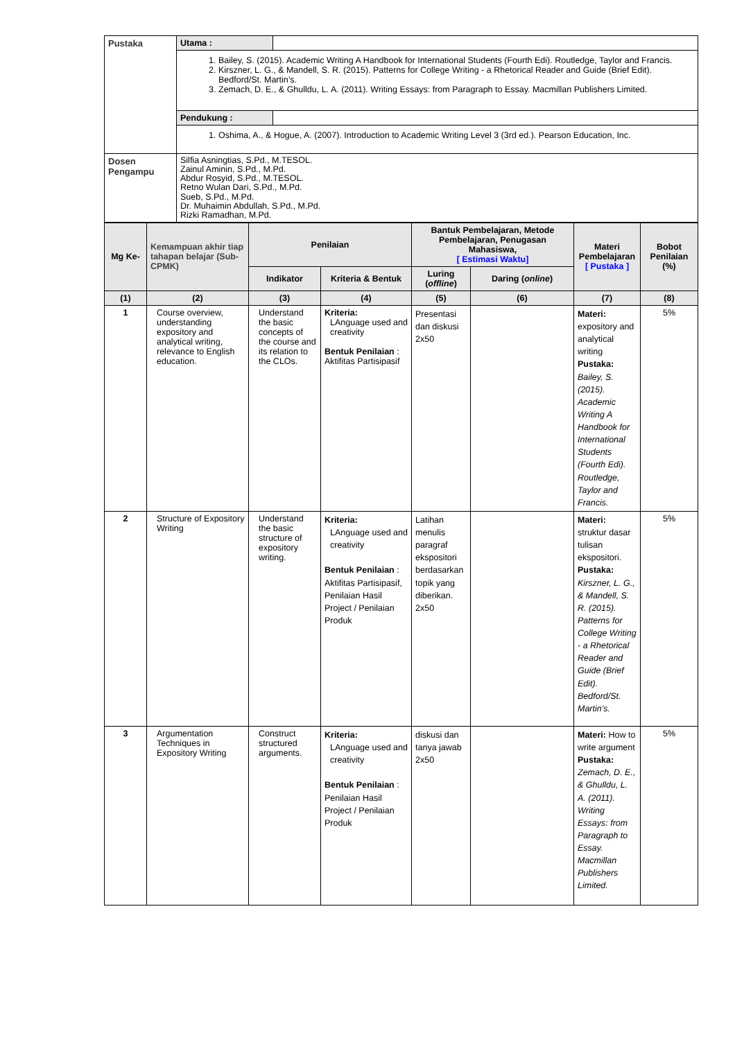| Pustaka | Utama : | |
| | 1. Bailey, S. (2015). Academic Writing A Handbook for International Students (Fourth Edi). Routledge, Taylor and Francis. 2. Kirszner, L. G., & Mandell, S. R. (2015). Patterns for College Writing - a Rhetorical Reader and Guide (Brief Edit). Bedford/St. Martin’s. 3. Zemach, D. E., & Ghulldu, L. A. (2011). Writing Essays: from Paragraph to Essay. Macmillan Publishers Limited. | |
| | Pendukung : | |
| | 1. Oshima, A., & Hogue, A. (2007). Introduction to Academic Writing Level 3 (3rd ed.). Pearson Education, Inc. | |
| Dosen Pengampu | Silfia Asningtias, S.Pd., M.TESOL. Zainul Aminin, S.Pd., M.Pd. Abdur Rosyid, S.Pd., M.TESOL. Retno Wulan Dari, S.Pd., M.Pd. Sueb, S.Pd., M.Pd. Dr. Muhaimin Abdullah, S.Pd., M.Pd. Rizki Ramadhan, M.Pd. | |
| Mg Ke- | Kemampuan akhir tiap tahapan belajar (Sub-CPMK) | Penilaian | | Bantuk Pembelajaran, Metode Pembelajaran, Penugasan Mahasiswa, [ Estimasi Waktu] | | Materi Pembelajaran [ Pustaka ] | Bobot Penilaian (%) |
| --- | --- | --- | --- | --- | --- | --- | --- |
| | | Indikator | Kriteria & Bentuk | Luring ( offline ) | Daring ( online ) | | |
| (1) | (2) | (3) | (4) | (5) | (6) | (7) | (8) |
| 1 | Course overview, understanding expository and analytical writing, relevance to English education. | Understand the basic concepts of the course and its relation to the CLOs. | Kriteria: LAnguage used and creativity Bentuk Penilaian : Aktifitas Partisipasif | Presentasi dan diskusi 2x50 | | Materi: expository and analytical writing Pustaka: Bailey, S. (2015). Academic Writing A Handbook for International Students (Fourth Edi). Routledge, Taylor and Francis. | 5% |
| 2 | Structure of Expository Writing | Understand the basic structure of expository writing. | Kriteria: LAnguage used and creativity Bentuk Penilaian : Aktifitas Partisipasif, Penilaian Hasil Project / Penilaian Produk | Latihan menulis paragraf ekspositori berdasarkan topik yang diberikan. 2x50 | | Materi: struktur dasar tulisan ekspositori. Pustaka: Kirszner, L. G., & Mandell, S. R. (2015). Patterns for College Writing - a Rhetorical Reader and Guide (Brief Edit). Bedford/St. Martin’s. | 5% |
| 3 | Argumentation Techniques in Expository Writing | Construct structured arguments. | Kriteria: LAnguage used and creativity Bentuk Penilaian : Penilaian Hasil Project / Penilaian Produk | diskusi dan tanya jawab 2x50 | | Materi: How to write argument Pustaka: Zemach, D. E., & Ghulldu, L. A. (2011). Writing Essays: from Paragraph to Essay. Macmillan Publishers Limited. | 5% |